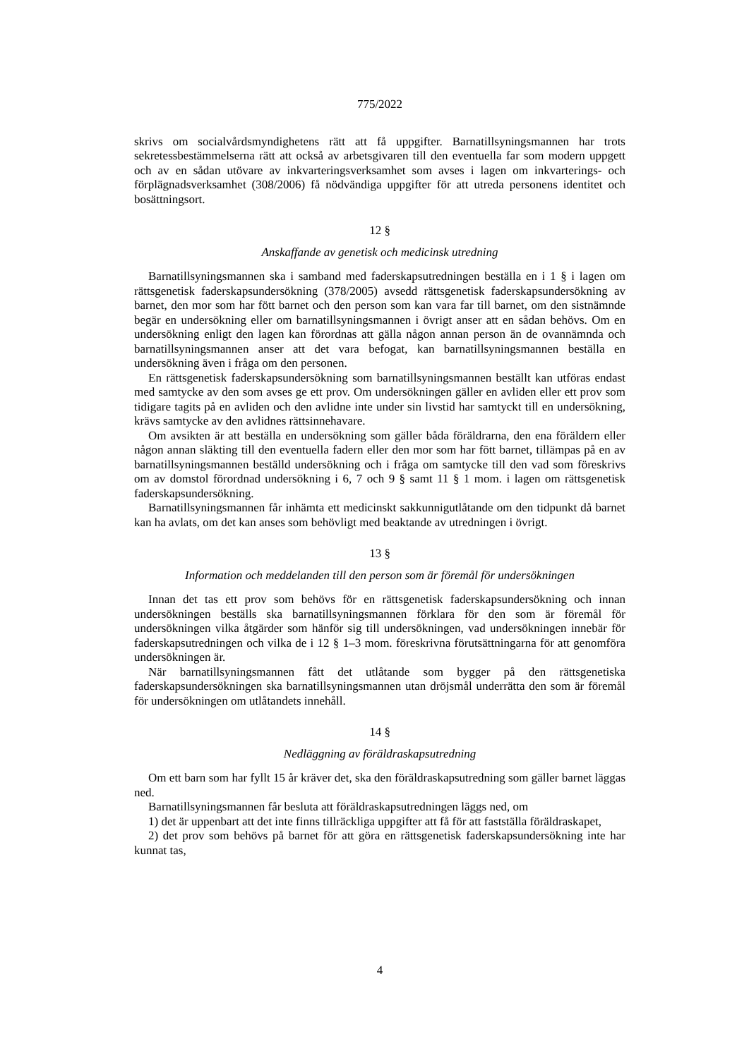775/2022
skrivs om socialvårdsmyndighetens rätt att få uppgifter. Barnatillsyningsmannen har trots sekretessbestämmelserna rätt att också av arbetsgivaren till den eventuella far som modern uppgett och av en sådan utövare av inkvarteringsverksamhet som avses i lagen om inkvarterings- och förplägnadsverksamhet (308/2006) få nödvändiga uppgifter för att utreda personens identitet och bosättningsort.
12 §
Anskaffande av genetisk och medicinsk utredning
Barnatillsyningsmannen ska i samband med faderskapsutredningen beställa en i 1 § i lagen om rättsgenetisk faderskapsundersökning (378/2005) avsedd rättsgenetisk faderskapsundersökning av barnet, den mor som har fött barnet och den person som kan vara far till barnet, om den sistnämnde begär en undersökning eller om barnatillsyningsmannen i övrigt anser att en sådan behövs. Om en undersökning enligt den lagen kan förordnas att gälla någon annan person än de ovannämnda och barnatillsyningsmannen anser att det vara befogat, kan barnatillsyningsmannen beställa en undersökning även i fråga om den personen.
En rättsgenetisk faderskapsundersökning som barnatillsyningsmannen beställt kan utföras endast med samtycke av den som avses ge ett prov. Om undersökningen gäller en avliden eller ett prov som tidigare tagits på en avliden och den avlidne inte under sin livstid har samtyckt till en undersökning, krävs samtycke av den avlidnes rättsinnehavare.
Om avsikten är att beställa en undersökning som gäller båda föräldrarna, den ena föräldern eller någon annan släkting till den eventuella fadern eller den mor som har fött barnet, tillämpas på en av barnatillsyningsmannen beställd undersökning och i fråga om samtycke till den vad som föreskrivs om av domstol förordnad undersökning i 6, 7 och 9 § samt 11 § 1 mom. i lagen om rättsgenetisk faderskapsundersökning.
Barnatillsyningsmannen får inhämta ett medicinskt sakkunnigutlåtande om den tidpunkt då barnet kan ha avlats, om det kan anses som behövligt med beaktande av utredningen i övrigt.
13 §
Information och meddelanden till den person som är föremål för undersökningen
Innan det tas ett prov som behövs för en rättsgenetisk faderskapsundersökning och innan undersökningen beställs ska barnatillsyningsmannen förklara för den som är föremål för undersökningen vilka åtgärder som hänför sig till undersökningen, vad undersökningen innebär för faderskapsutredningen och vilka de i 12 § 1–3 mom. föreskrivna förutsättningarna för att genomföra undersökningen är.
När barnatillsyningsmannen fått det utlåtande som bygger på den rättsgenetiska faderskapsundersökningen ska barnatillsyningsmannen utan dröjsmål underrätta den som är föremål för undersökningen om utlåtandets innehåll.
14 §
Nedläggning av föräldraskapsutredning
Om ett barn som har fyllt 15 år kräver det, ska den föräldraskapsutredning som gäller barnet läggas ned.
Barnatillsyningsmannen får besluta att föräldraskapsutredningen läggs ned, om
1) det är uppenbart att det inte finns tillräckliga uppgifter att få för att fastställa föräldraskapet,
2) det prov som behövs på barnet för att göra en rättsgenetisk faderskapsundersökning inte har kunnat tas,
4